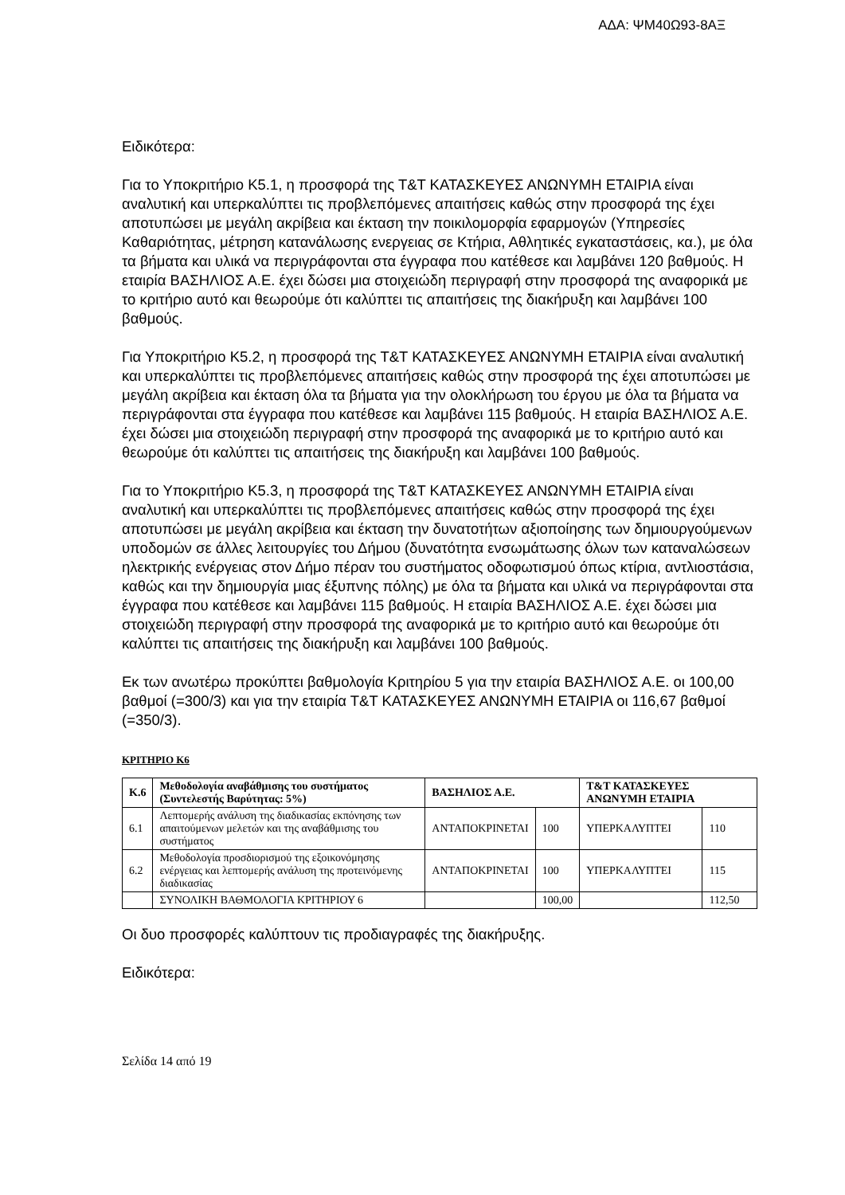ΑΔΑ: ΨΜ40Ω93-8ΑΞ
Ειδικότερα:
Για το Υποκριτήριο Κ5.1, η προσφορά της Τ&Τ ΚΑΤΑΣΚΕΥΕΣ ΑΝΩΝΥΜΗ ΕΤΑΙΡΙΑ είναι αναλυτική και υπερκαλύπτει τις προβλεπόμενες απαιτήσεις καθώς στην προσφορά της έχει αποτυπώσει με μεγάλη ακρίβεια και έκταση την ποικιλομορφία εφαρμογών (Υπηρεσίες Καθαριότητας, μέτρηση κατανάλωσης ενεργειας σε Κτήρια, Αθλητικές εγκαταστάσεις, κα.), με όλα τα βήματα και υλικά να περιγράφονται στα έγγραφα που κατέθεσε και λαμβάνει 120 βαθμούς. Η εταιρία ΒΑΣΗΛΙΟΣ Α.Ε. έχει δώσει μια στοιχειώδη περιγραφή στην προσφορά της αναφορικά με το κριτήριο αυτό και θεωρούμε ότι καλύπτει τις απαιτήσεις της διακήρυξη και λαμβάνει 100 βαθμούς.
Για Υποκριτήριο Κ5.2, η προσφορά της Τ&Τ ΚΑΤΑΣΚΕΥΕΣ ΑΝΩΝΥΜΗ ΕΤΑΙΡΙΑ είναι αναλυτική και υπερκαλύπτει τις προβλεπόμενες απαιτήσεις καθώς στην προσφορά της έχει αποτυπώσει με μεγάλη ακρίβεια και έκταση όλα τα βήματα για την ολοκλήρωση του έργου με όλα τα βήματα να περιγράφονται στα έγγραφα που κατέθεσε και λαμβάνει 115 βαθμούς. Η εταιρία ΒΑΣΗΛΙΟΣ Α.Ε. έχει δώσει μια στοιχειώδη περιγραφή στην προσφορά της αναφορικά με το κριτήριο αυτό και θεωρούμε ότι καλύπτει τις απαιτήσεις της διακήρυξη και λαμβάνει 100 βαθμούς.
Για το Υποκριτήριο Κ5.3, η προσφορά της Τ&Τ ΚΑΤΑΣΚΕΥΕΣ ΑΝΩΝΥΜΗ ΕΤΑΙΡΙΑ είναι αναλυτική και υπερκαλύπτει τις προβλεπόμενες απαιτήσεις καθώς στην προσφορά της έχει αποτυπώσει με μεγάλη ακρίβεια και έκταση την δυνατοτήτων αξιοποίησης των δημιουργούμενων υποδομών σε άλλες λειτουργίες του Δήμου (δυνατότητα ενσωμάτωσης όλων των καταναλώσεων ηλεκτρικής ενέργειας στον Δήμο πέραν του συστήματος οδοφωτισμού όπως κτίρια, αντλιοστάσια, καθώς και την δημιουργία μιας έξυπνης πόλης) με όλα τα βήματα και υλικά να περιγράφονται στα έγγραφα που κατέθεσε και λαμβάνει 115 βαθμούς. Η εταιρία ΒΑΣΗΛΙΟΣ Α.Ε. έχει δώσει μια στοιχειώδη περιγραφή στην προσφορά της αναφορικά με το κριτήριο αυτό και θεωρούμε ότι καλύπτει τις απαιτήσεις της διακήρυξη και λαμβάνει 100 βαθμούς.
Εκ των ανωτέρω προκύπτει βαθμολογία Κριτηρίου 5 για την εταιρία ΒΑΣΗΛΙΟΣ Α.Ε. οι 100,00 βαθμοί (=300/3) και για την εταιρία Τ&Τ ΚΑΤΑΣΚΕΥΕΣ ΑΝΩΝΥΜΗ ΕΤΑΙΡΙΑ οι 116,67 βαθμοί (=350/3).
ΚΡΙΤΗΡΙΟ Κ6
| Κ.6 | Μεθοδολογία αναβάθμισης του συστήματος (Συντελεστής Βαρύτητας: 5%) | ΒΑΣΗΛΙΟΣ Α.Ε. | | Τ&Τ ΚΑΤΑΣΚΕΥΕΣ ΑΝΩΝΥΜΗ ΕΤΑΙΡΙΑ | |
| --- | --- | --- | --- | --- | --- |
| 6.1 | Λεπτομερής ανάλυση της διαδικασίας εκπόνησης των απαιτούμενων μελετών και της αναβάθμισης του συστήματος | ΑΝΤΑΠΟΚΡΙΝΕΤΑΙ | 100 | ΥΠΕΡΚΑΛΥΠΤΕΙ | 110 |
| 6.2 | Μεθοδολογία προσδιορισμού της εξοικονόμησης ενέργειας και λεπτομερής ανάλυση της προτεινόμενης διαδικασίας | ΑΝΤΑΠΟΚΡΙΝΕΤΑΙ | 100 | ΥΠΕΡΚΑΛΥΠΤΕΙ | 115 |
| | ΣΥΝΟΛΙΚΗ ΒΑΘΜΟΛΟΓΙΑ ΚΡΙΤΗΡΙΟΥ 6 | | 100,00 | | 112,50 |
Οι δυο προσφορές καλύπτουν τις προδιαγραφές της διακήρυξης.
Ειδικότερα:
Σελίδα 14 από 19